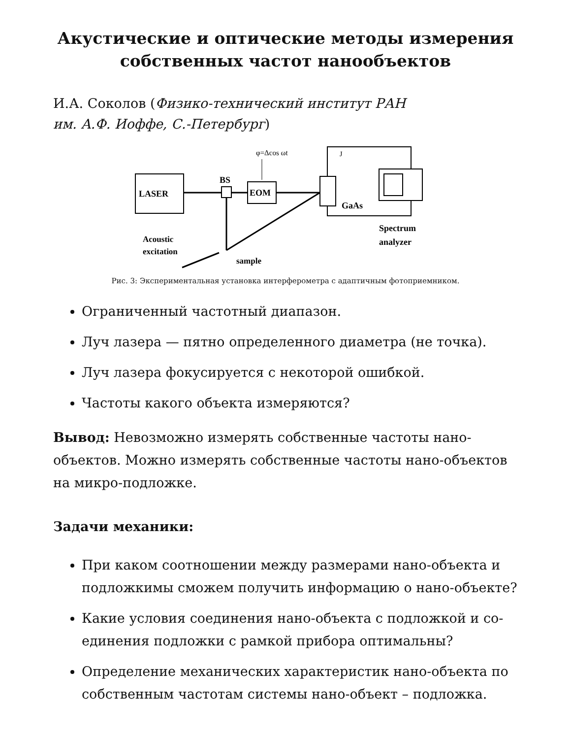Акустические и оптические методы измерения
собственных частот нанообъектов
И.А. Соколов (Физико-технический институт РАН
им. А.Ф. Иоффе, С.-Петербург)
LASER
BS
EOM
φ=Δcos ωt
GaAs
J
Spectrum
analyzer
Acoustic
excitation
sample
Рис. 3: Экспериментальная установка интерферометра с адаптичным фотоприемником.
Ограниченный частотный диапазон.
Луч лазера — пятно определенного диаметра (не точка).
Луч лазера фокусируется с некоторой ошибкой.
Частоты какого объекта измеряются?
Вывод: Невозможно измерять собственные частоты нано-объектов. Можно измерять собственные частоты нано-объектов на микро-подложке.
Задачи механики:
При каком соотношении между размерами нано-объекта и подложкимы сможем получить информацию о нано-объекте?
Какие условия соединения нано-объекта с подложкой и со-единения подложки с рамкой прибора оптимальны?
Определение механических характеристик нано-объекта по собственным частотам системы нано-объект – подложка.